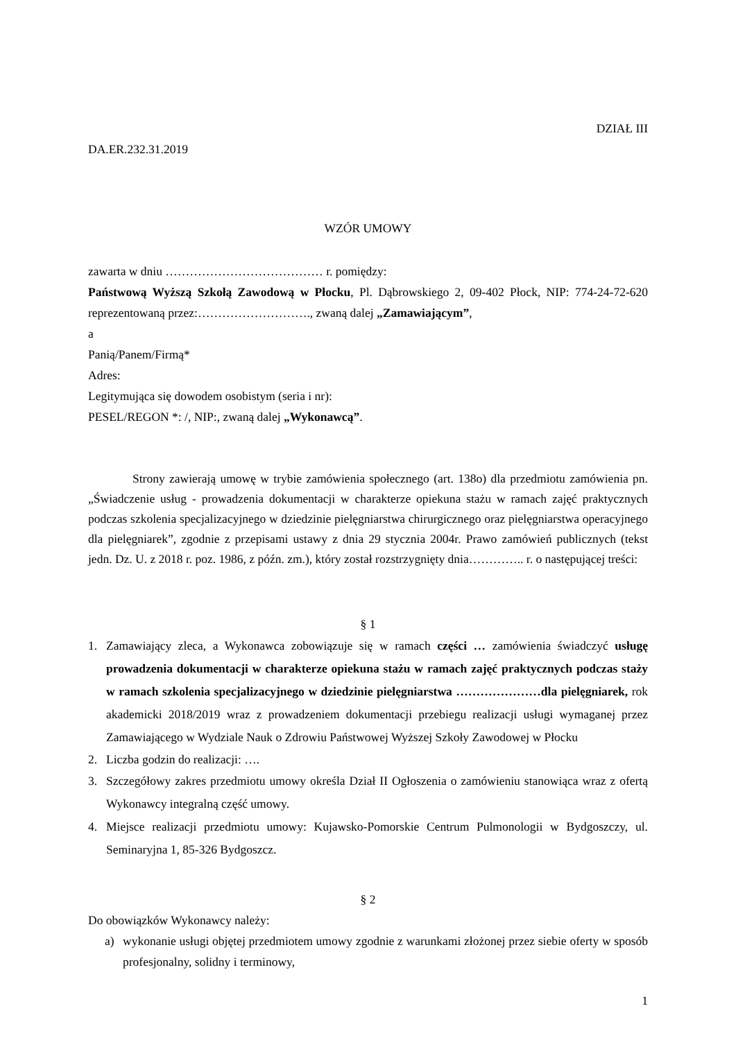DZIAŁ III
DA.ER.232.31.2019
WZÓR UMOWY
zawarta w dniu ………………………………… r. pomiędzy:
Państwową Wyższą Szkołą Zawodową w Płocku, Pl. Dąbrowskiego 2, 09-402 Płock, NIP: 774-24-72-620 reprezentowaną przez:………………………., zwaną dalej „Zamawiającym”,
a
Panią/Panem/Firmą*
Adres:
Legitymująca się dowodem osobistym (seria i nr):
PESEL/REGON *: /, NIP:, zwaną dalej „Wykonawcą”.
Strony zawierają umowę w trybie zamówienia społecznego (art. 138o) dla przedmiotu zamówienia pn. „Świadczenie usług - prowadzenia dokumentacji w charakterze opiekuna stażu w ramach zajęć praktycznych podczas szkolenia specjalizacyjnego w dziedzinie pielęgniarstwa chirurgicznego oraz pielęgniarstwa operacyjnego dla pielęgniarek”, zgodnie z przepisami ustawy z dnia 29 stycznia 2004r. Prawo zamówień publicznych (tekst jedn. Dz. U. z 2018 r. poz. 1986, z późn. zm.), który został rozstrzygnięty dnia………….. r. o następującej treści:
§ 1
1. Zamawiający zleca, a Wykonawca zobowiązuje się w ramach części … zamówienia świadczyć usługę prowadzenia dokumentacji w charakterze opiekuna stażu w ramach zajęć praktycznych podczas staży w ramach szkolenia specjalizacyjnego w dziedzinie pielęgniarstwa …………………dla pielęgniarek, rok akademicki 2018/2019 wraz z prowadzeniem dokumentacji przebiegu realizacji usługi wymaganej przez Zamawiającego w Wydziale Nauk o Zdrowiu Państwowej Wyższej Szkoły Zawodowej w Płocku
2. Liczba godzin do realizacji: ….
3. Szczegółowy zakres przedmiotu umowy określa Dział II Ogłoszenia o zamówieniu stanowiąca wraz z ofertą Wykonawcy integralną część umowy.
4. Miejsce realizacji przedmiotu umowy: Kujawsko-Pomorskie Centrum Pulmonologii w Bydgoszczy, ul. Seminaryjna 1, 85-326 Bydgoszcz.
§ 2
Do obowiązków Wykonawcy należy:
a) wykonanie usługi objętej przedmiotem umowy zgodnie z warunkami złożonej przez siebie oferty w sposób profesjonalny, solidny i terminowy,
1